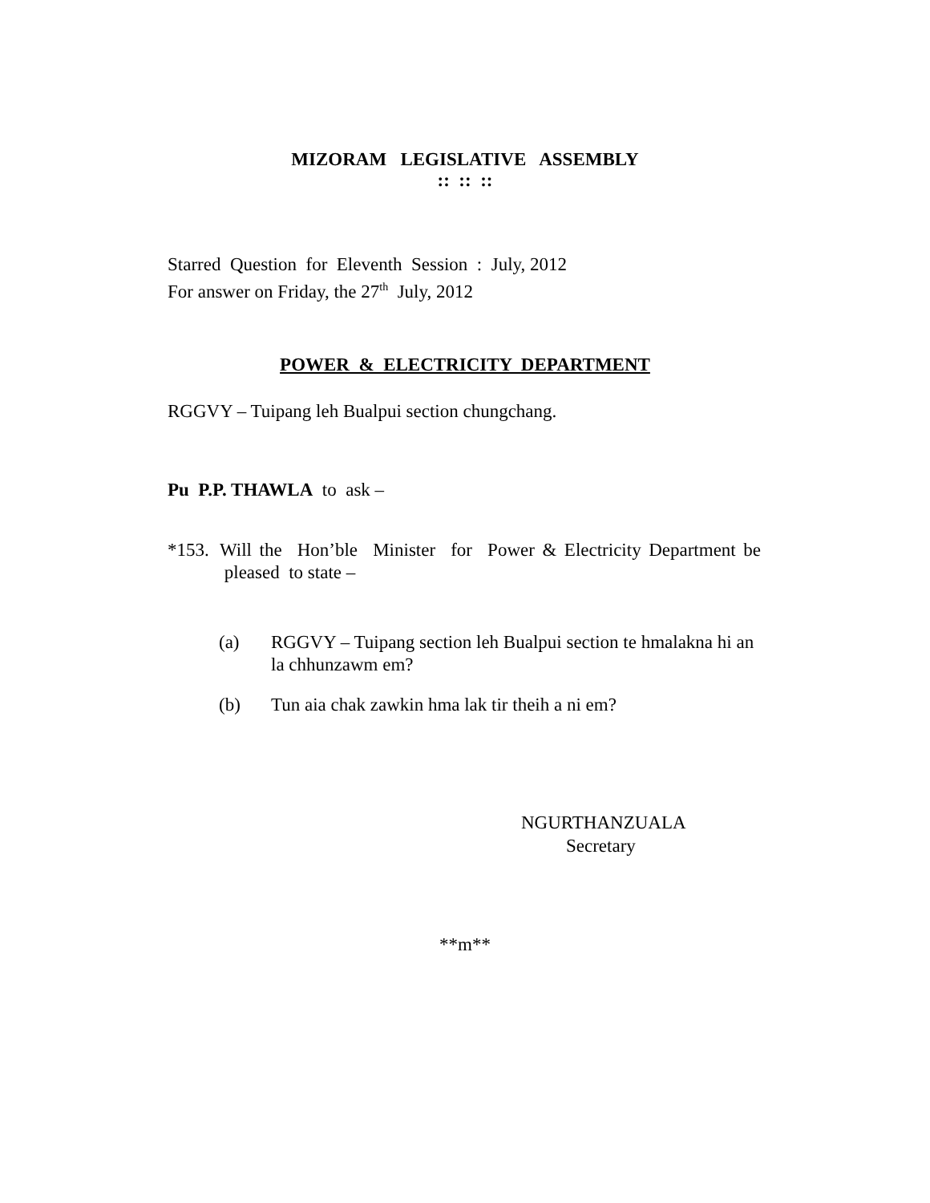MIZORAM LEGISLATIVE ASSEMBLY
:: :: ::
Starred Question for Eleventh Session : July, 2012
For answer on Friday, the 27<sup>th</sup> July, 2012
POWER & ELECTRICITY DEPARTMENT
RGGVY – Tuipang leh Bualpui section chungchang.
Pu P.P. THAWLA to ask –
*153. Will the Hon’ble Minister for Power & Electricity Department be pleased to state –
(a) RGGVY – Tuipang section leh Bualpui section te hmalakna hi an la chhunzawm em?
(b) Tun aia chak zawkin hma lak tir theih a ni em?
NGURTHANZUALA
Secretary
**m**